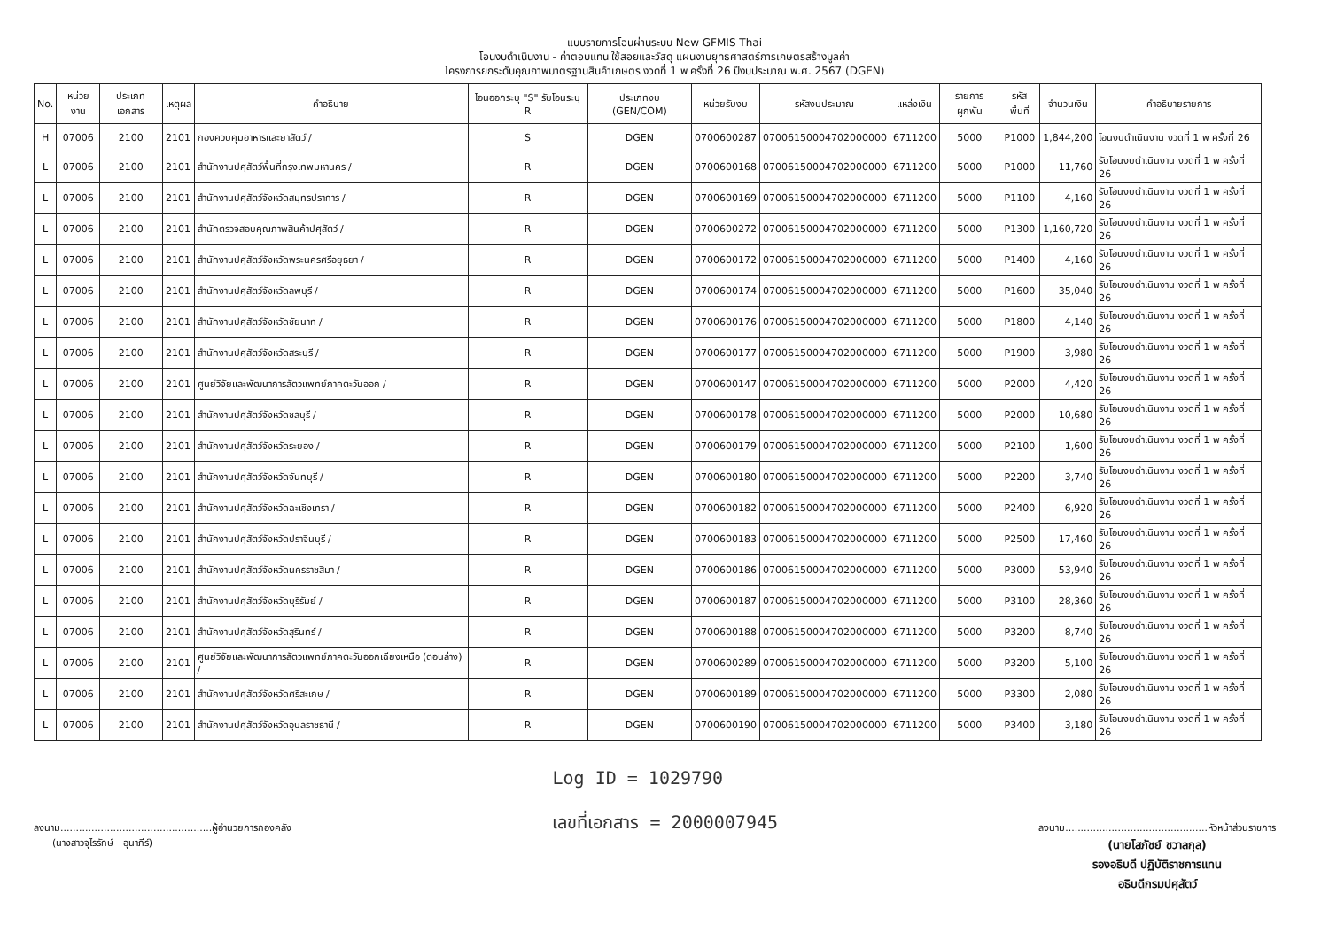แบบรายการโอนผ่านระบบ New GFMIS Thai
โอนงบดำเนินงาน - ค่าตอบแทน ใช้สอยและวัสดุ แผนงานยุทธศาสตร์การเกษตรสร้างมูลค่า
โครงการยกระดับคุณภาพมาตรฐานสินค้าเกษตร งวดที่ 1 พ ครั้งที่ 26 ปีงบประมาณ พ.ศ. 2567 (DGEN)
| No. | หน่วยงาน | ประเภทเอกสาร | เหตุผล | คำอธิบาย | โอนออกระบุ "S" รับโอนระบุ R | ประเภทงบ (GEN/COM) | หน่วยรับงบ | รหัสงบประมาณ | แหล่งเงิน | รายการผูกพัน | รหัสพื้นที่ | จำนวนเงิน | คำอธิบายรายการ |
| --- | --- | --- | --- | --- | --- | --- | --- | --- | --- | --- | --- | --- | --- |
| H | 07006 | 2100 | 2101 | กองควบคุมอาหารและยาสัตว์ / | S | DGEN | 0700600287 | 07006150004702000000 | 6711200 | 5000 | P1000 | 1,844,200 | โอนงบดำเนินงาน งวดที่ 1 พ ครั้งที่ 26 |
| L | 07006 | 2100 | 2101 | สำนักงานปศุสัตว์พื้นที่กรุงเทพมหานคร / | R | DGEN | 0700600168 | 07006150004702000000 | 6711200 | 5000 | P1000 | 11,760 | รับโอนงบดำเนินงาน งวดที่ 1 พ ครั้งที่ 26 |
| L | 07006 | 2100 | 2101 | สำนักงานปศุสัตว์จังหวัดสมุทรปราการ / | R | DGEN | 0700600169 | 07006150004702000000 | 6711200 | 5000 | P1100 | 4,160 | รับโอนงบดำเนินงาน งวดที่ 1 พ ครั้งที่ 26 |
| L | 07006 | 2100 | 2101 | สำนักตรวจสอบคุณภาพสินค้าปศุสัตว์ / | R | DGEN | 0700600272 | 07006150004702000000 | 6711200 | 5000 | P1300 | 1,160,720 | รับโอนงบดำเนินงาน งวดที่ 1 พ ครั้งที่ 26 |
| L | 07006 | 2100 | 2101 | สำนักงานปศุสัตว์จังหวัดพระนครศรีอยุธยา / | R | DGEN | 0700600172 | 07006150004702000000 | 6711200 | 5000 | P1400 | 4,160 | รับโอนงบดำเนินงาน งวดที่ 1 พ ครั้งที่ 26 |
| L | 07006 | 2100 | 2101 | สำนักงานปศุสัตว์จังหวัดลพบุรี / | R | DGEN | 0700600174 | 07006150004702000000 | 6711200 | 5000 | P1600 | 35,040 | รับโอนงบดำเนินงาน งวดที่ 1 พ ครั้งที่ 26 |
| L | 07006 | 2100 | 2101 | สำนักงานปศุสัตว์จังหวัดชัยนาท / | R | DGEN | 0700600176 | 07006150004702000000 | 6711200 | 5000 | P1800 | 4,140 | รับโอนงบดำเนินงาน งวดที่ 1 พ ครั้งที่ 26 |
| L | 07006 | 2100 | 2101 | สำนักงานปศุสัตว์จังหวัดสระบุรี / | R | DGEN | 0700600177 | 07006150004702000000 | 6711200 | 5000 | P1900 | 3,980 | รับโอนงบดำเนินงาน งวดที่ 1 พ ครั้งที่ 26 |
| L | 07006 | 2100 | 2101 | ศูนย์วิจัยและพัฒนาการสัตวแพทย์ภาคตะวันออก / | R | DGEN | 0700600147 | 07006150004702000000 | 6711200 | 5000 | P2000 | 4,420 | รับโอนงบดำเนินงาน งวดที่ 1 พ ครั้งที่ 26 |
| L | 07006 | 2100 | 2101 | สำนักงานปศุสัตว์จังหวัดชลบุรี / | R | DGEN | 0700600178 | 07006150004702000000 | 6711200 | 5000 | P2000 | 10,680 | รับโอนงบดำเนินงาน งวดที่ 1 พ ครั้งที่ 26 |
| L | 07006 | 2100 | 2101 | สำนักงานปศุสัตว์จังหวัดระยอง / | R | DGEN | 0700600179 | 07006150004702000000 | 6711200 | 5000 | P2100 | 1,600 | รับโอนงบดำเนินงาน งวดที่ 1 พ ครั้งที่ 26 |
| L | 07006 | 2100 | 2101 | สำนักงานปศุสัตว์จังหวัดจันทบุรี / | R | DGEN | 0700600180 | 07006150004702000000 | 6711200 | 5000 | P2200 | 3,740 | รับโอนงบดำเนินงาน งวดที่ 1 พ ครั้งที่ 26 |
| L | 07006 | 2100 | 2101 | สำนักงานปศุสัตว์จังหวัดฉะเชิงเทรา / | R | DGEN | 0700600182 | 07006150004702000000 | 6711200 | 5000 | P2400 | 6,920 | รับโอนงบดำเนินงาน งวดที่ 1 พ ครั้งที่ 26 |
| L | 07006 | 2100 | 2101 | สำนักงานปศุสัตว์จังหวัดปราจีนบุรี / | R | DGEN | 0700600183 | 07006150004702000000 | 6711200 | 5000 | P2500 | 17,460 | รับโอนงบดำเนินงาน งวดที่ 1 พ ครั้งที่ 26 |
| L | 07006 | 2100 | 2101 | สำนักงานปศุสัตว์จังหวัดนครราชสีมา / | R | DGEN | 0700600186 | 07006150004702000000 | 6711200 | 5000 | P3000 | 53,940 | รับโอนงบดำเนินงาน งวดที่ 1 พ ครั้งที่ 26 |
| L | 07006 | 2100 | 2101 | สำนักงานปศุสัตว์จังหวัดบุรีรัมย์ / | R | DGEN | 0700600187 | 07006150004702000000 | 6711200 | 5000 | P3100 | 28,360 | รับโอนงบดำเนินงาน งวดที่ 1 พ ครั้งที่ 26 |
| L | 07006 | 2100 | 2101 | สำนักงานปศุสัตว์จังหวัดสุรินทร์ / | R | DGEN | 0700600188 | 07006150004702000000 | 6711200 | 5000 | P3200 | 8,740 | รับโอนงบดำเนินงาน งวดที่ 1 พ ครั้งที่ 26 |
| L | 07006 | 2100 | 2101 | ศูนย์วิจัยและพัฒนาการสัตวแพทย์ภาคตะวันออกเฉียงเหนือ (ตอนล่าง) / | R | DGEN | 0700600289 | 07006150004702000000 | 6711200 | 5000 | P3200 | 5,100 | รับโอนงบดำเนินงาน งวดที่ 1 พ ครั้งที่ 26 |
| L | 07006 | 2100 | 2101 | สำนักงานปศุสัตว์จังหวัดศรีสะเกษ / | R | DGEN | 0700600189 | 07006150004702000000 | 6711200 | 5000 | P3300 | 2,080 | รับโอนงบดำเนินงาน งวดที่ 1 พ ครั้งที่ 26 |
| L | 07006 | 2100 | 2101 | สำนักงานปศุสัตว์จังหวัดอุบลราชธานี / | R | DGEN | 0700600190 | 07006150004702000000 | 6711200 | 5000 | P3400 | 3,180 | รับโอนงบดำเนินงาน งวดที่ 1 พ ครั้งที่ 26 |
ลงนาม.................................................ผู้อำนวยการกองคลัง
(นางสาวจุไรรักษ์ อุนาภีร์)
Log ID = 1029790
เลขที่เอกสาร = 2000007945
ลงนาม..............................................หัวหน้าส่วนราชการ
(นายโสภัชย์ ชวาลกุล)
รองอธิบดี ปฏิบัติราชการแทน
อธิบดีกรมปศุสัตว์